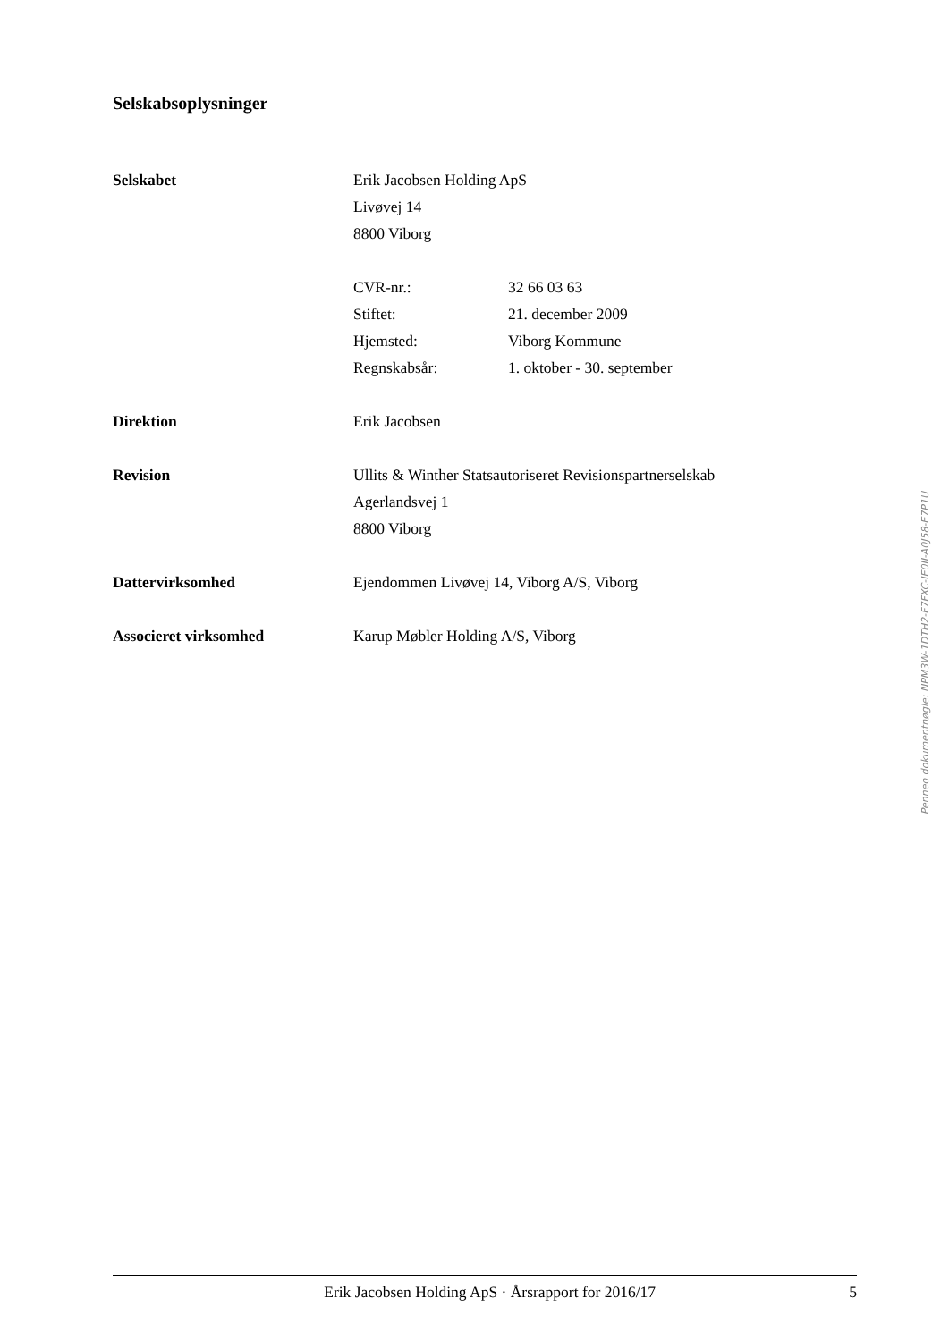Selskabsoplysninger
Selskabet Erik Jacobsen Holding ApS
Livøvej 14
8800 Viborg
CVR-nr.: 32 66 03 63
Stiftet: 21. december 2009
Hjemsted: Viborg Kommune
Regnskabsår: 1. oktober - 30. september
Direktion Erik Jacobsen
Revision Ullits & Winther Statsautoriseret Revisionspartnerselskab
Agerlandsvej 1
8800 Viborg
Dattervirksomhed Ejendommen Livøvej 14, Viborg A/S, Viborg
Associeret virksomhed Karup Møbler Holding A/S, Viborg
Penneo dokumentnøgle: NPM3W-1DTH2-F7FXC-IE0II-A0J58-E7P1U
Erik Jacobsen Holding ApS · Årsrapport for 2016/17 5